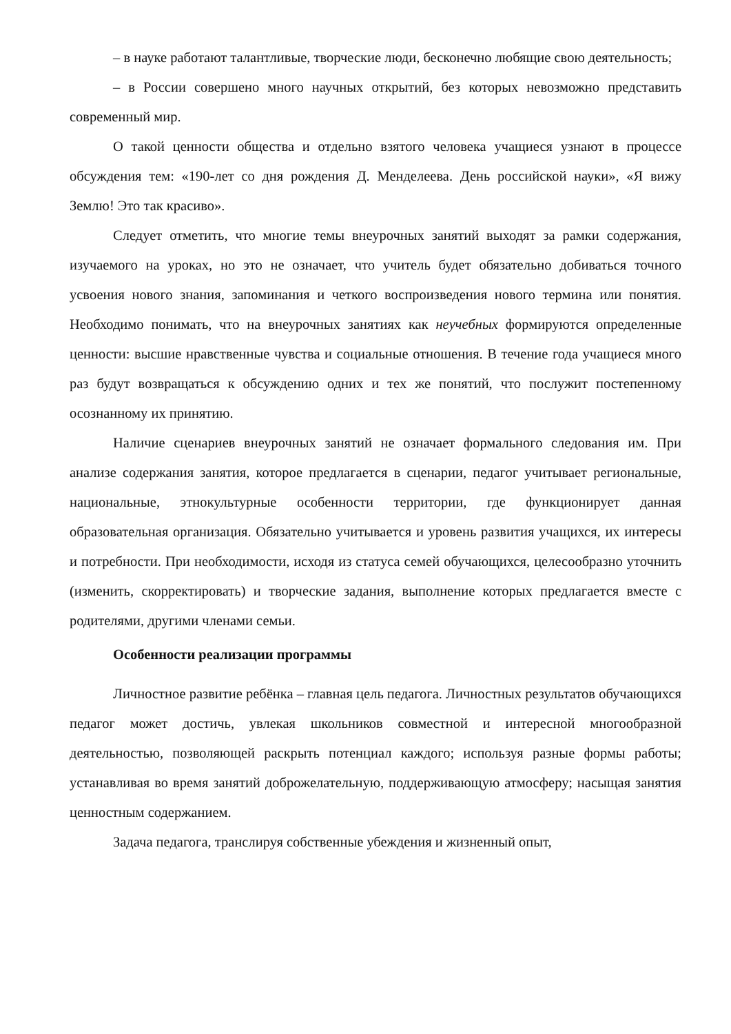– в науке работают талантливые, творческие люди, бесконечно любящие свою деятельность;
– в России совершено много научных открытий, без которых невозможно представить современный мир.
О такой ценности общества и отдельно взятого человека учащиеся узнают в процессе обсуждения тем: «190-лет со дня рождения Д. Менделеева. День российской науки», «Я вижу Землю! Это так красиво».
Следует отметить, что многие темы внеурочных занятий выходят за рамки содержания, изучаемого на уроках, но это не означает, что учитель будет обязательно добиваться точного усвоения нового знания, запоминания и четкого воспроизведения нового термина или понятия. Необходимо понимать, что на внеурочных занятиях как неучебных формируются определенные ценности: высшие нравственные чувства и социальные отношения. В течение года учащиеся много раз будут возвращаться к обсуждению одних и тех же понятий, что послужит постепенному осознанному их принятию.
Наличие сценариев внеурочных занятий не означает формального следования им. При анализе содержания занятия, которое предлагается в сценарии, педагог учитывает региональные, национальные, этнокультурные особенности территории, где функционирует данная образовательная организация. Обязательно учитывается и уровень развития учащихся, их интересы и потребности. При необходимости, исходя из статуса семей обучающихся, целесообразно уточнить (изменить, скорректировать) и творческие задания, выполнение которых предлагается вместе с родителями, другими членами семьи.
Особенности реализации программы
Личностное развитие ребёнка – главная цель педагога. Личностных результатов обучающихся педагог может достичь, увлекая школьников совместной и интересной многообразной деятельностью, позволяющей раскрыть потенциал каждого; используя разные формы работы; устанавливая во время занятий доброжелательную, поддерживающую атмосферу; насыщая занятия ценностным содержанием.
Задача педагога, транслируя собственные убеждения и жизненный опыт,